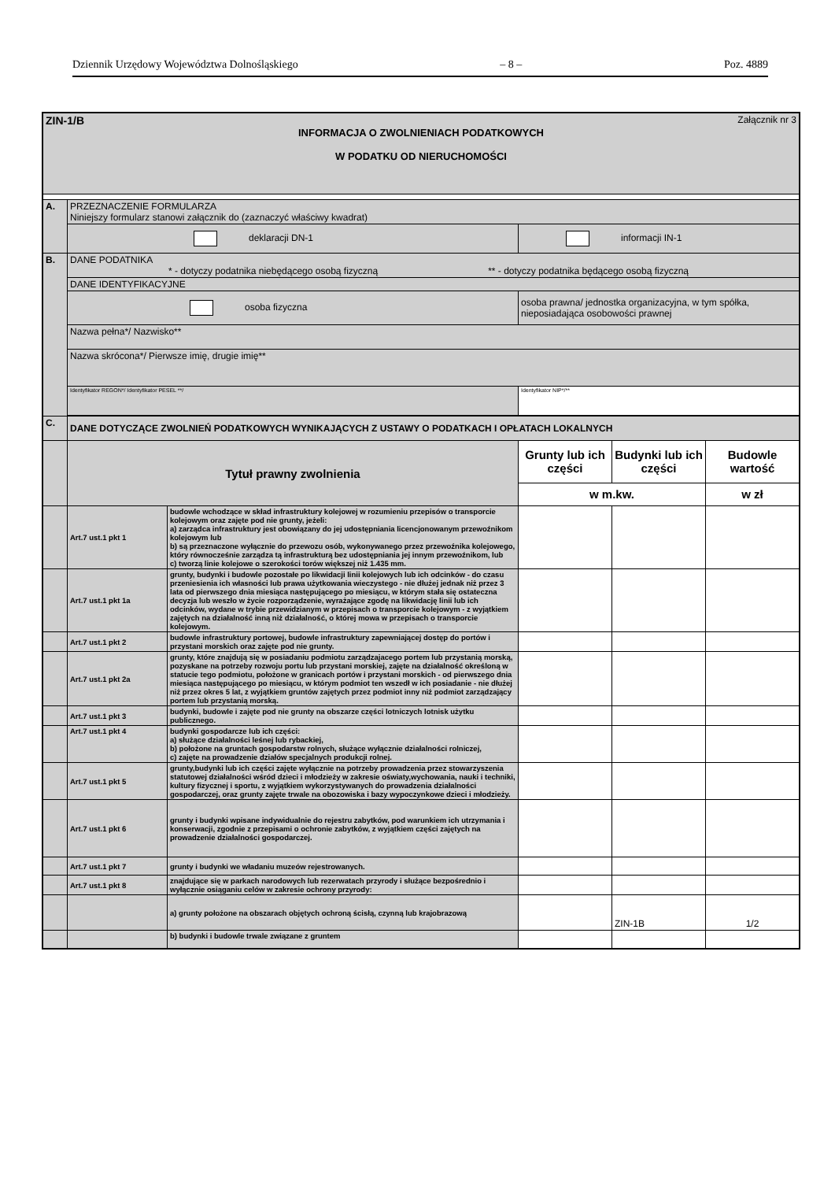Dziennik Urzędowy Województwa Dolnośląskiego – 8 – Poz. 4889
| ZIN-1/B Załącznik nr 3 INFORMACJA O ZWOLNIENIACH PODATKOWYCH W PODATKU OD NIERUCHOMOŚCI | | | | | |
| A. | PRZEZNACZENIE FORMULARZA Niniejszy formularz stanowi załącznik do (zaznaczyć właściwy kwadrat) | | | | |
| | deklaracji DN-1 | | informacji IN-1 | | |
| B. | DANE PODATNIKA * - dotyczy podatnika niebędącego osobą fizyczną ** - dotyczy podatnika będącego osobą fizyczną | | | | |
| | DANE IDENTYFIKACYJNE | | | | |
| | osoba fizyczna | | osoba prawna/ jednostka organizacyjna, w tym spółka, nieposiadająca osobowości prawnej | | |
| | Nazwa pełna*/ Nazwisko** | | | | |
| | Nazwa skrócona*/ Pierwsze imię, drugie imię** | | | | |
| | Identyfikator REGON*/ Identyfikator PESEL **/ | | Identyfikator NIP*/** | | |
| C. | DANE DOTYCZĄCE ZWOLNIEŃ PODATKOWYCH WYNIKAJĄCYCH Z USTAWY O PODATKACH I OPŁATACH LOKALNYCH | | | | |
| | Tytuł prawny zwolnienia | | Grunty lub ich części | Budynki lub ich części | Budowle wartość |
| | | | w m.kw. | | w zł |
| | Art.7 ust.1 pkt 1 | budowle wchodzące w skład infrastruktury kolejowej w rozumieniu przepisów o transporcie kolejowym oraz zajęte pod nie grunty, jeżeli: a) zarządca infrastruktury jest obowiązany do jej udostępniania licencjonowanym przewoźnikom kolejowym lub b) są przeznaczone wyłącznie do przewozu osób, wykonywanego przez przewoźnika kolejowego, który równocześnie zarządza tą infrastrukturą bez udostępniania jej innym przewoźnikom, lub c) tworzą linie kolejowe o szerokości torów większej niż 1.435 mm. | | | |
| | Art.7 ust.1 pkt 1a | grunty, budynki i budowle pozostałe po likwidacji linii kolejowych lub ich odcinków - do czasu przeniesienia ich własności lub prawa użytkowania wieczystego - nie dłużej jednak niż przez 3 lata od pierwszego dnia miesiąca następującego po miesiącu, w którym stała się ostateczna decyzja lub weszło w życie rozporządzenie, wyrażające zgodę na likwidację linii lub ich odcinków, wydane w trybie przewidzianym w przepisach o transporcie kolejowym - z wyjątkiem zajętych na działalność inną niż działalność, o której mowa w przepisach o transporcie kolejowym. | | | |
| | Art.7 ust.1 pkt 2 | budowle infrastruktury portowej, budowle infrastruktury zapewniającej dostęp do portów i przystani morskich oraz zajęte pod nie grunty. | | | |
| | Art.7 ust.1 pkt 2a | grunty, które znajdują się w posiadaniu podmiotu zarządzajacego portem lub przystanią morską, pozyskane na potrzeby rozwoju portu lub przystani morskiej, zajęte na działalność określoną w statucie tego podmiotu, położone w granicach portów i przystani morskich - od pierwszego dnia miesiąca następującego po miesiącu, w którym podmiot ten wszedł w ich posiadanie - nie dłużej niż przez okres 5 lat, z wyjątkiem gruntów zajętych przez podmiot inny niż podmiot zarządzający portem lub przystanią morską. | | | |
| | Art.7 ust.1 pkt 3 | budynki, budowle i zajęte pod nie grunty na obszarze części lotniczych lotnisk użytku publicznego. | | | |
| | Art.7 ust.1 pkt 4 | budynki gospodarcze lub ich części: a) służące działalności leśnej lub rybackiej, b) położone na gruntach gospodarstw rolnych, służące wyłącznie działalności rolniczej, c) zajęte na prowadzenie działów specjalnych produkcji rolnej. | | | |
| | Art.7 ust.1 pkt 5 | grunty,budynki lub ich części zajęte wyłącznie na potrzeby prowadzenia przez stowarzyszenia statutowej działalności wśród dzieci i młodzieży w zakresie oświaty,wychowania, nauki i techniki, kultury fizycznej i sportu, z wyjątkiem wykorzystywanych do prowadzenia działalności gospodarczej, oraz grunty zajęte trwale na obozowiska i bazy wypoczynkowe dzieci i młodzieży. | | | |
| | Art.7 ust.1 pkt 6 | grunty i budynki wpisane indywidualnie do rejestru zabytków, pod warunkiem ich utrzymania i konserwacji, zgodnie z przepisami o ochronie zabytków, z wyjątkiem części zajętych na prowadzenie działalności gospodarczej. | | | |
| | Art.7 ust.1 pkt 7 | grunty i budynki we władaniu muzeów rejestrowanych. | | | |
| | Art.7 ust.1 pkt 8 | znajdujące się w parkach narodowych lub rezerwatach przyrody i służące bezpośrednio i wyłącznie osiąganiu celów w zakresie ochrony przyrody: | | | |
| | | a) grunty położone na obszarach objętych ochroną ścisłą, czynną lub krajobrazową | | ZIN-1B | 1/2 |
| | | b) budynki i budowle trwale związane z gruntem | | | |